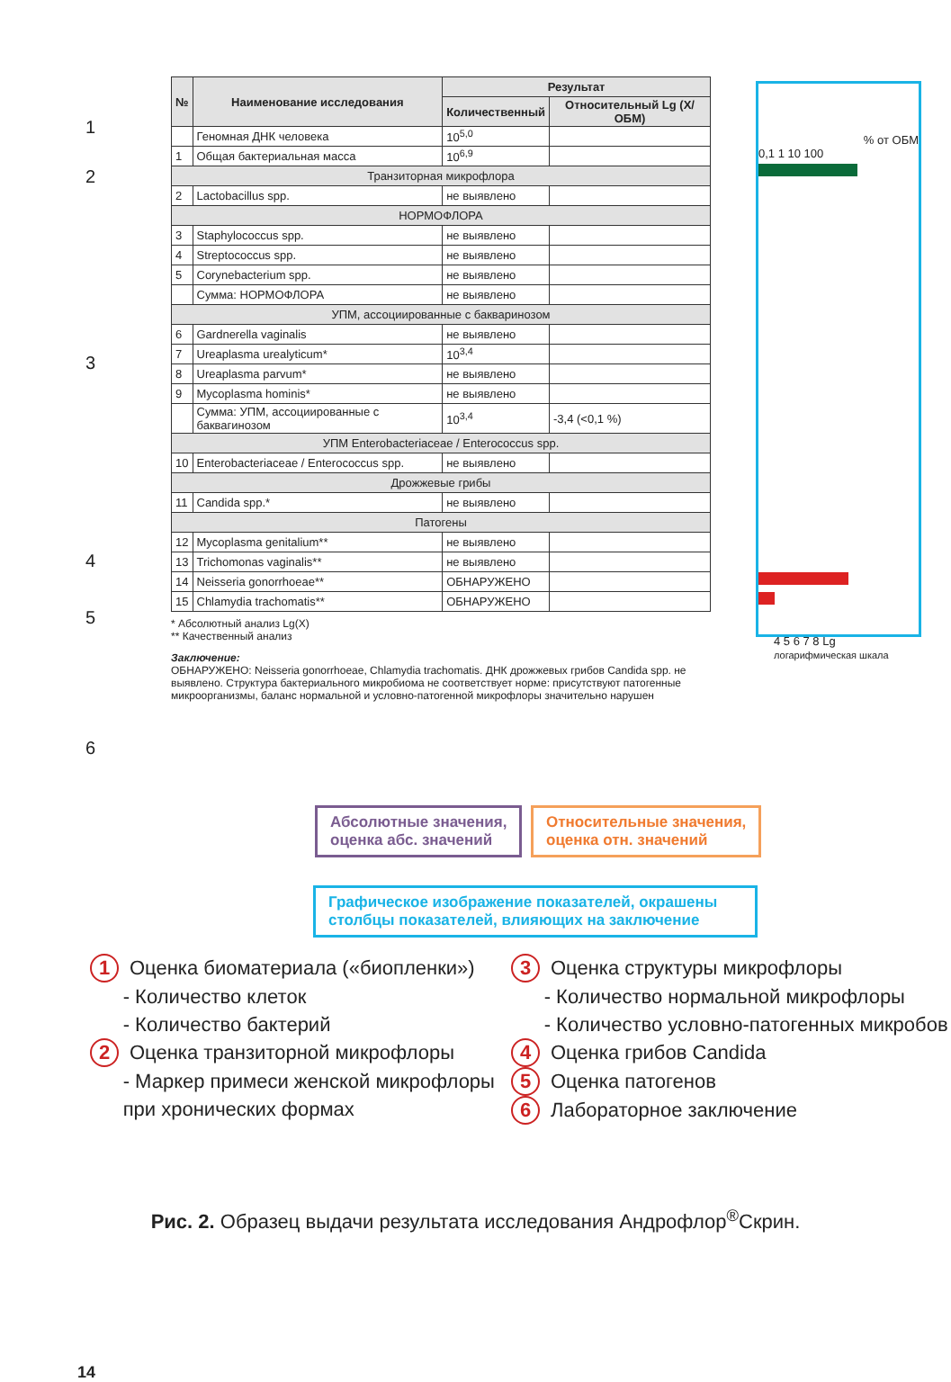| № | Наименование исследования | Результат | |
| --- | --- | --- | --- |
| | | Количественный | Относительный Lg (X/ОБМ) |
| | Геномная ДНК человека | 10<sup>5,0</sup> | |
| 1 | Общая бактериальная масса | 10<sup>6,9</sup> | |
| Транзиторная микрофлора | | | |
| 2 | Lactobacillus spp. | не выявлено | |
| НОРМОФЛОРА | | | |
| 3 | Staphylococcus spp. | не выявлено | |
| 4 | Streptococcus spp. | не выявлено | |
| 5 | Corynebacterium spp. | не выявлено | |
| | Сумма: НОРМОФЛОРА | не выявлено | |
| УПМ, ассоциированные с бакваринозом | | | |
| 6 | Gardnerella vaginalis | не выявлено | |
| 7 | Ureaplasma urealyticum* | 10<sup>3,4</sup> | |
| 8 | Ureaplasma parvum* | не выявлено | |
| 9 | Mycoplasma hominis* | не выявлено | |
| | Сумма: УПМ, ассоциированные с баквагинозом | 10<sup>3,4</sup> | -3,4 (<0,1 %) |
| УПМ Enterobacteriaceae / Enterococcus spp. | | | |
| 10 | Enterobacteriaceae / Enterococcus spp. | не выявлено | |
| Дрожжевые грибы | | | |
| 11 | Candida spp.* | не выявлено | |
| Патогены | | | |
| 12 | Mycoplasma genitalium** | не выявлено | |
| 13 | Trichomonas vaginalis** | не выявлено | |
| 14 | Neisseria gonorrhoeae** | ОБНАРУЖЕНО | |
| 15 | Chlamydia trachomatis** | ОБНАРУЖЕНО | |
* Абсолютный анализ Lg(X)
** Качественный анализ
Заключение:
ОБНАРУЖЕНО: Neisseria gonorrhoeae, Chlamydia trachomatis. ДНК дрожжевых грибов Candida spp. не выявлено. Структура бактериального микробиома не соответствует норме: присутствуют патогенные микроорганизмы, баланс нормальной и условно-патогенной микрофлоры значительно нарушен
% от ОБМ
0,1 1 10 100
4 5 6 7 8 Lg
логарифмическая шкала
1
2
3
4
5
6
Абсолютные значения,
оценка абс. значений
Относительные значения,
оценка отн. значений
Графическое изображение показателей, окрашены столбцы показателей, влияющих на заключение
1 Оценка биоматериала («биопленки»)
- Количество клеток
- Количество бактерий
2 Оценка транзиторной микрофлоры
- Маркер примеси женской микрофлоры
при хронических формах
3 Оценка структуры микрофлоры
- Количество нормальной микрофлоры
- Количество условно-патогенных микробов
4 Оценка грибов Candida
5 Оценка патогенов
6 Лабораторное заключение
Рис. 2. Образец выдачи результата исследования Андрофлор<sup>®</sup>Скрин.
14